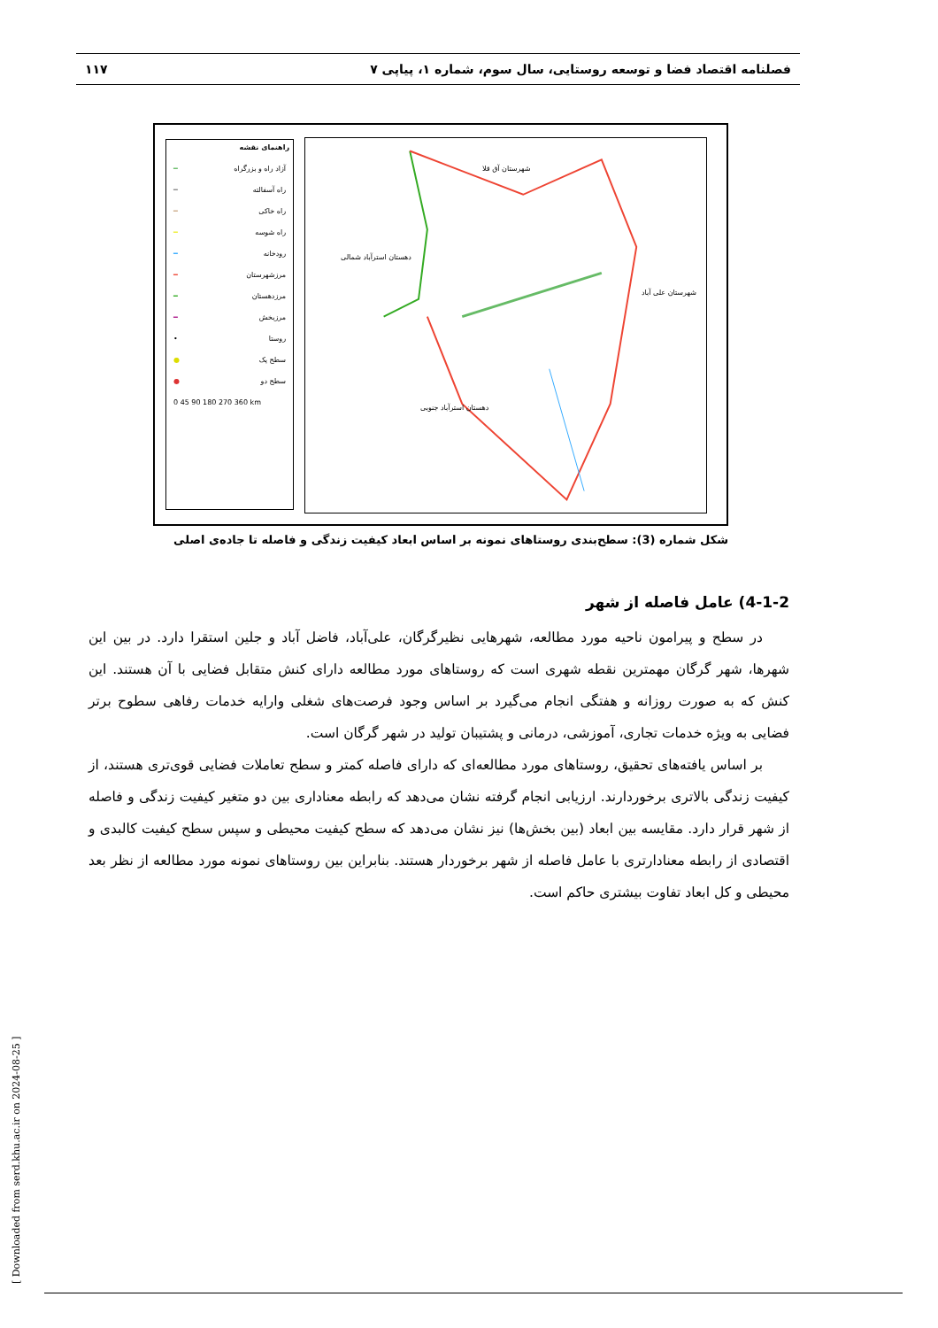فصلنامه اقتصاد فضا و توسعه روستایی، سال سوم، شماره ۱، پیاپی ۷ ۱۱۷
راهنمای نقشه
آزاد راه و بزرگراه ━
راه آسفالته ━
راه خاکی ━
راه شوسه ━
رودخانه ━
مرزشهرستان ━
مرزدهستان ━
مرزبخش ━
روستا •
سطح یک ●
سطح دو ●
0 45 90 180 270 360 km
شهرستان آق قلا
شهرستان علی آباد
دهستان استرآباد شمالی
دهستان استرآباد جنوبی
شکل شماره (3): سطح‌بندی روستاهای نمونه بر اساس ابعاد کیفیت زندگی و فاصله تا جاده‌ی اصلی
4-1-2) عامل فاصله از شهر
در سطح و پیرامون ناحیه مورد مطالعه، شهرهایی نظیرگرگان، علی‌آباد، فاضل آباد و جلین استقرا دارد. در بین این شهرها، شهر گرگان مهمترین نقطه شهری است که روستاهای مورد مطالعه دارای کنش متقابل فضایی با آن هستند. این کنش که به صورت روزانه و هفتگی انجام می‌گیرد بر اساس وجود فرصت‌های شغلی وارایه خدمات رفاهی سطوح برتر فضایی به ویژه خدمات تجاری، آموزشی، درمانی و پشتیبان تولید در شهر گرگان است.
بر اساس یافته‌های تحقیق، روستاهای مورد مطالعه‌ای که دارای فاصله کمتر و سطح تعاملات فضایی قوی‌تری هستند، از کیفیت زندگی بالاتری برخوردارند. ارزیابی انجام گرفته نشان می‌دهد که رابطه معناداری بین دو متغیر کیفیت زندگی و فاصله از شهر قرار دارد. مقایسه بین ابعاد (بین بخش‌ها) نیز نشان می‌دهد که سطح کیفیت محیطی و سپس سطح کیفیت کالبدی و اقتصادی از رابطه معنادارتری با عامل فاصله از شهر برخوردار هستند. بنابراین بین روستاهای نمونه مورد مطالعه از نظر بعد محیطی و کل ابعاد تفاوت بیشتری حاکم است.
[ Downloaded from serd.khu.ac.ir on 2024-08-25 ]